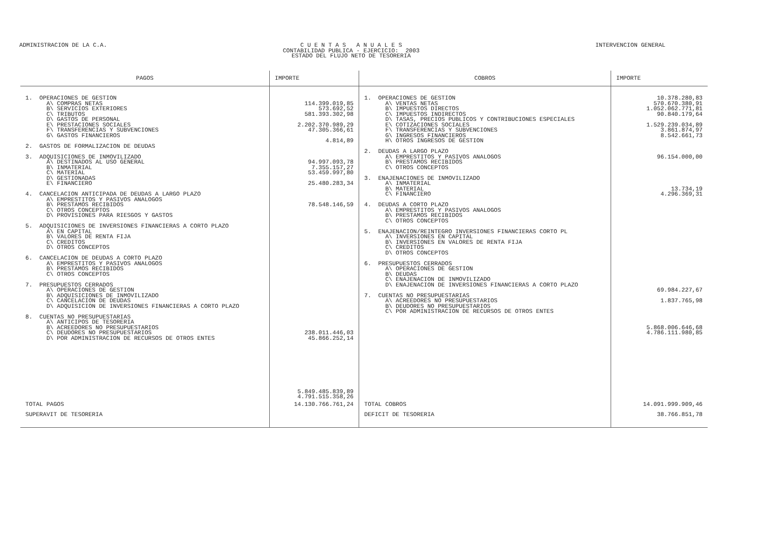ADMINISTRACION DE LA C.A. C U E N T A S A N U A L E S
CONTABILIDAD PUBLICA - EJERCICIO: 2003
ESTADO DEL FLUJO NETO DE TESORERIA
INTERVENCION GENERAL
| PAGOS | IMPORTE | COBROS | IMPORTE |
| --- | --- | --- | --- |
| 1. OPERACIONES DE GESTION A\ COMPRAS NETAS B\ SERVICIOS EXTERIORES C\ TRIBUTOS D\ GASTOS DE PERSONAL E\ PRESTACIONES SOCIALES F\ TRANSFERENCIAS Y SUBVENCIONES G\ GASTOS FINANCIEROS 2. GASTOS DE FORMALIZACION DE DEUDAS 3. ADQUISICIONES DE INMOVILIZADO A\ DESTINADOS AL USO GENERAL B\ INMATERIAL C\ MATERIAL D\ GESTIONADAS E\ FINANCIERO 4. CANCELACION ANTICIPADA DE DEUDAS A LARGO PLAZO A\ EMPRESTITOS Y PASIVOS ANALOGOS B\ PRESTAMOS RECIBIDOS C\ OTROS CONCEPTOS D\ PROVISIONES PARA RIESGOS Y GASTOS 5. ADQUISICIONES DE INVERSIONES FINANCIERAS A CORTO PLAZO A\ EN CAPITAL B\ VALORES DE RENTA FIJA C\ CREDITOS D\ OTROS CONCEPTOS 6. CANCELACION DE DEUDAS A CORTO PLAZO A\ EMPRESTITOS Y PASIVOS ANALOGOS B\ PRESTAMOS RECIBIDOS C\ OTROS CONCEPTOS 7. PRESUPUESTOS CERRADOS A\ OPERACIONES DE GESTION B\ ADQUISICIONES DE INMOVILIZADO C\ CANCELACION DE DEUDAS D\ ADQUISICION DE INVERSIONES FINANCIERAS A CORTO PLAZO 8. CUENTAS NO PRESUPUESTARIAS A\ ANTICIPOS DE TESORERIA B\ ACREEDORES NO PRESUPUESTARIOS C\ DEUDORES NO PRESUPUESTARIOS D\ POR ADMINISTRACION DE RECURSOS DE OTROS ENTES | 114.399.019,85 573.692,52 581.393.302,98 2.202.370.989,29 47.305.366,61 4.814,89 94.997.093,78 7.355.157,27 53.459.997,80 25.480.283,34 78.548.146,59 238.011.446,03 45.866.252,14 5.849.485.839,89 4.791.515.358,26 | 1. OPERACIONES DE GESTION A\ VENTAS NETAS B\ IMPUESTOS DIRECTOS C\ IMPUESTOS INDIRECTOS D\ TASAS, PRECIOS PUBLICOS Y CONTRIBUCIONES ESPECIALES E\ COTIZACIONES SOCIALES F\ TRANSFERENCIAS Y SUBVENCIONES G\ INGRESOS FINANCIEROS H\ OTROS INGRESOS DE GESTION 2. DEUDAS A LARGO PLAZO A\ EMPRESTITOS Y PASIVOS ANALOGOS B\ PRESTAMOS RECIBIDOS C\ OTROS CONCEPTOS 3. ENAJENACIONES DE INMOVILIZADO A\ INMATERIAL B\ MATERIAL C\ FINANCIERO 4. DEUDAS A CORTO PLAZO A\ EMPRESTITOS Y PASIVOS ANALOGOS B\ PRESTAMOS RECIBIDOS C\ OTROS CONCEPTOS 5. ENAJENACION/REINTEGRO INVERSIONES FINANCIERAS CORTO PL A\ INVERSIONES EN CAPITAL B\ INVERSIONES EN VALORES DE RENTA FIJA C\ CREDITOS D\ OTROS CONCEPTOS 6. PRESUPUESTOS CERRADOS A\ OPERACIONES DE GESTION B\ DEUDAS C\ ENAJENACION DE INMOVILIZADO D\ ENAJENACION DE INVERSIONES FINANCIERAS A CORTO PLAZO 7. CUENTAS NO PRESUPUESTARIAS A\ ACREEDORES NO PRESUPUESTARIOS B\ DEUDORES NO PRESUPUESTARIOS C\ POR ADMINISTRACION DE RECURSOS DE OTROS ENTES | 10.378.280,83 570.670.380,91 1.052.062.771,81 90.840.179,64 1.529.239.034,89 3.861.874,97 8.542.661,73 96.154.000,00 13.734,19 4.296.369,31 69.984.227,67 1.837.765,98 5.868.006.646,68 4.786.111.980,85 |
| TOTAL PAGOS | 14.130.766.761,24 | TOTAL COBROS | 14.091.999.909,46 |
| SUPERAVIT DE TESORERIA | | DEFICIT DE TESORERIA | 38.766.851,78 |